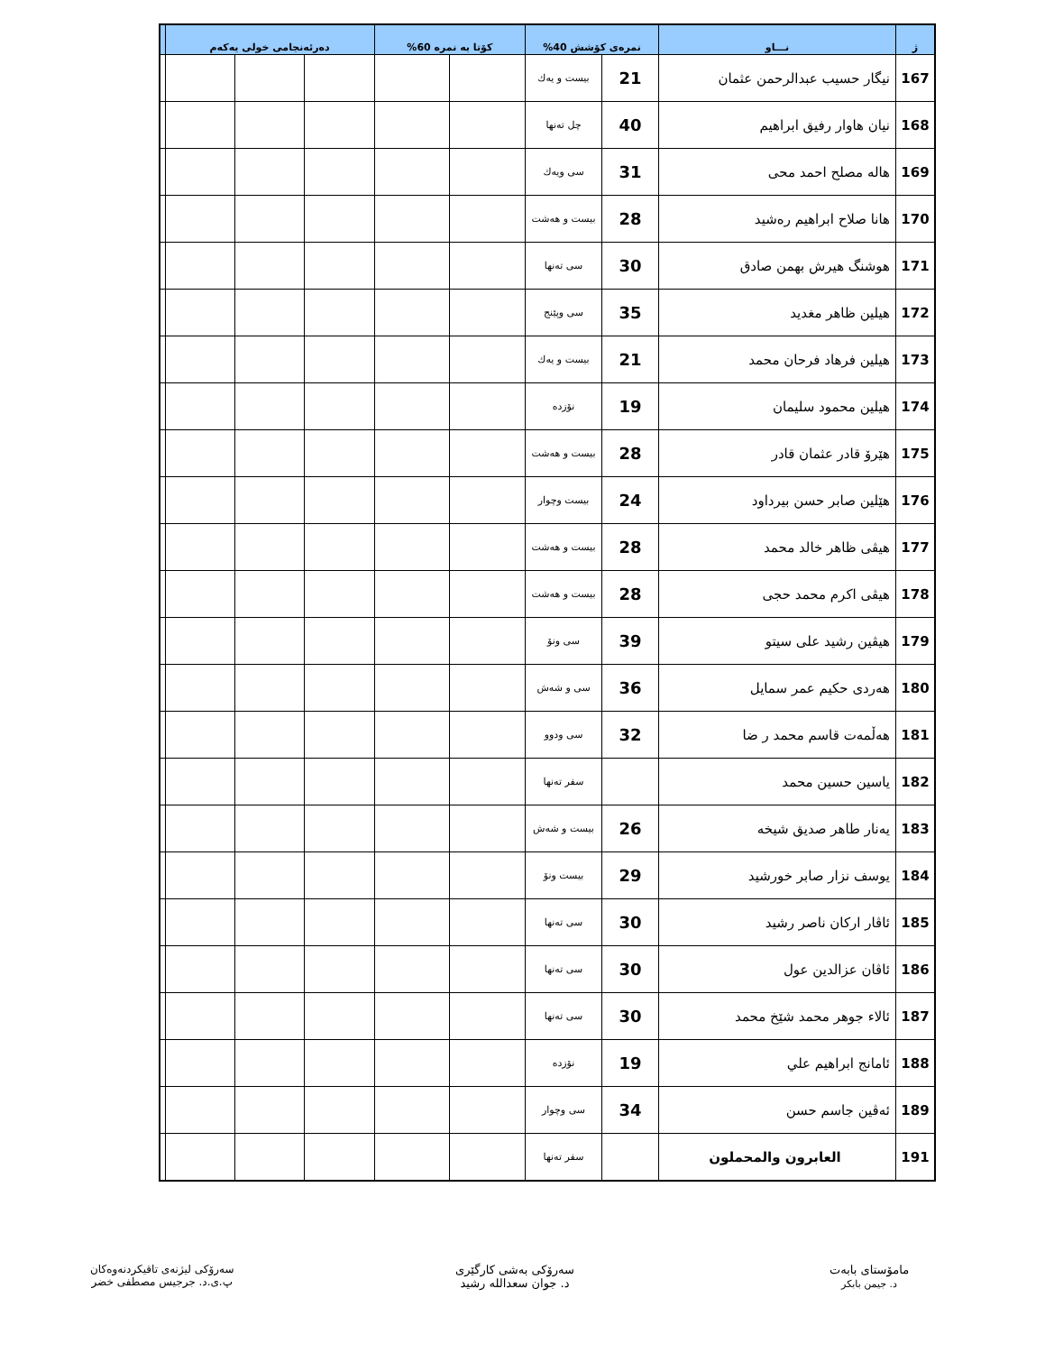| ژ | نـــاو | نمرەی کۆشش 40% | | کۆتا بە نمرە 60% | | دەرئەنجامی خولی یەکەم | | | |
| --- | --- | --- | --- | --- | --- | --- | --- | --- | --- |
| 167 | نیگار حسیب عبدالرحمن عثمان | 21 | بیست و یەك | | | | | | |
| 168 | نیان هاوار رفیق ابراهیم | 40 | چل تەنها | | | | | | |
| 169 | هاله مصلح احمد محی | 31 | سی ویەك | | | | | | |
| 170 | هانا صلاح ابراهیم رەشید | 28 | بیست و هەشت | | | | | | |
| 171 | هوشنگ هیرش بهمن صادق | 30 | سی تەنها | | | | | | |
| 172 | هیلین ظاهر مغدید | 35 | سی وپێنج | | | | | | |
| 173 | هیلین فرهاد فرحان محمد | 21 | بیست و یەك | | | | | | |
| 174 | هیلین محمود سلیمان | 19 | نۆزدە | | | | | | |
| 175 | هێرۆ قادر عثمان قادر | 28 | بیست و هەشت | | | | | | |
| 176 | هێلین صابر حسن بیرداود | 24 | بیست وچوار | | | | | | |
| 177 | هیڤی ظاهر خالد محمد | 28 | بیست و هەشت | | | | | | |
| 178 | هیڤی اکرم محمد حجی | 28 | بیست و هەشت | | | | | | |
| 179 | هیڤین رشید علی سیتو | 39 | سی ونۆ | | | | | | |
| 180 | هەردی حکیم عمر سمایل | 36 | سی و شەش | | | | | | |
| 181 | هەڵمەت قاسم محمد ر ضا | 32 | سی ودوو | | | | | | |
| 182 | یاسین حسین محمد | | سفر تەنها | | | | | | |
| 183 | یەنار طاهر صدیق شیخه | 26 | بیست و شەش | | | | | | |
| 184 | یوسف نزار صابر خورشید | 29 | بیست ونۆ | | | | | | |
| 185 | ئاڤار ارکان ناصر رشید | 30 | سی تەنها | | | | | | |
| 186 | ئاڤان عزالدین عول | 30 | سی تەنها | | | | | | |
| 187 | ئالاء جوهر محمد شێخ محمد | 30 | سی تەنها | | | | | | |
| 188 | ئامانج ابراهیم علي | 19 | نۆزدە | | | | | | |
| 189 | ئەڤین جاسم حسن | 34 | سی وچوار | | | | | | |
| 191 | العابرون والمحملون | | سفر تەنها | | | | | | |
مامۆستای بابەت
د. جیمن بابکر
سەرۆکی بەشی کارگێری
د. جوان سعداللە رشید
سەرۆکی لیژنەی تاقیکردنەوەکان
پ.ی.د. جرجیس مصطفی خضر